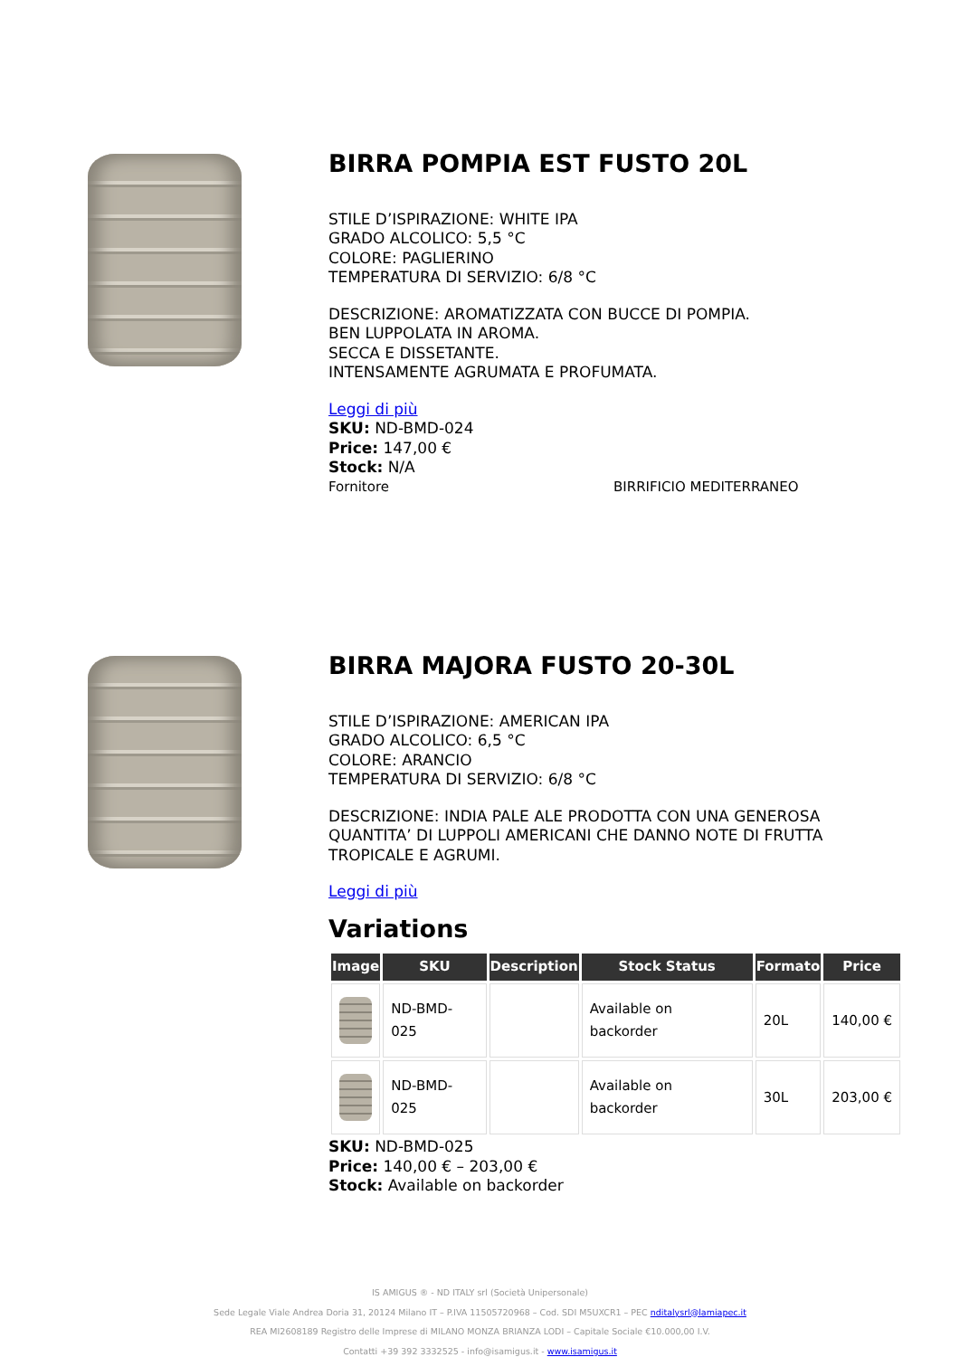BIRRA POMPIA EST FUSTO 20L
STILE D’ISPIRAZIONE: WHITE IPA
GRADO ALCOLICO: 5,5 °C
COLORE: PAGLIERINO
TEMPERATURA DI SERVIZIO: 6/8 °C
DESCRIZIONE: AROMATIZZATA CON BUCCE DI POMPIA.
BEN LUPPOLATA IN AROMA.
SECCA E DISSETANTE.
INTENSAMENTE AGRUMATA E PROFUMATA.
Leggi di più
SKU: ND-BMD-024
Price: 147,00 €
Stock: N/A
Fornitore BIRRIFICIO MEDITERRANEO
BIRRA MAJORA FUSTO 20-30L
STILE D’ISPIRAZIONE: AMERICAN IPA
GRADO ALCOLICO: 6,5 °C
COLORE: ARANCIO
TEMPERATURA DI SERVIZIO: 6/8 °C
DESCRIZIONE: INDIA PALE ALE PRODOTTA CON UNA GENEROSA QUANTITA’ DI LUPPOLI AMERICANI CHE DANNO NOTE DI FRUTTA TROPICALE E AGRUMI.
Leggi di più
Variations
| Image | SKU | Description | Stock Status | Formato | Price |
| --- | --- | --- | --- | --- | --- |
| | ND-BMD-025 | | Available on backorder | 20L | 140,00 € |
| | ND-BMD-025 | | Available on backorder | 30L | 203,00 € |
SKU: ND-BMD-025
Price: 140,00 € – 203,00 €
Stock: Available on backorder
IS AMIGUS ® - ND ITALY srl (Società Unipersonale)
Sede Legale Viale Andrea Doria 31, 20124 Milano IT – P.IVA 11505720968 – Cod. SDI M5UXCR1 – PEC nditalysrl@lamiapec.it
REA MI2608189 Registro delle Imprese di MILANO MONZA BRIANZA LODI – Capitale Sociale €10.000,00 I.V.
Contatti +39 392 3332525 - info@isamigus.it - www.isamigus.it